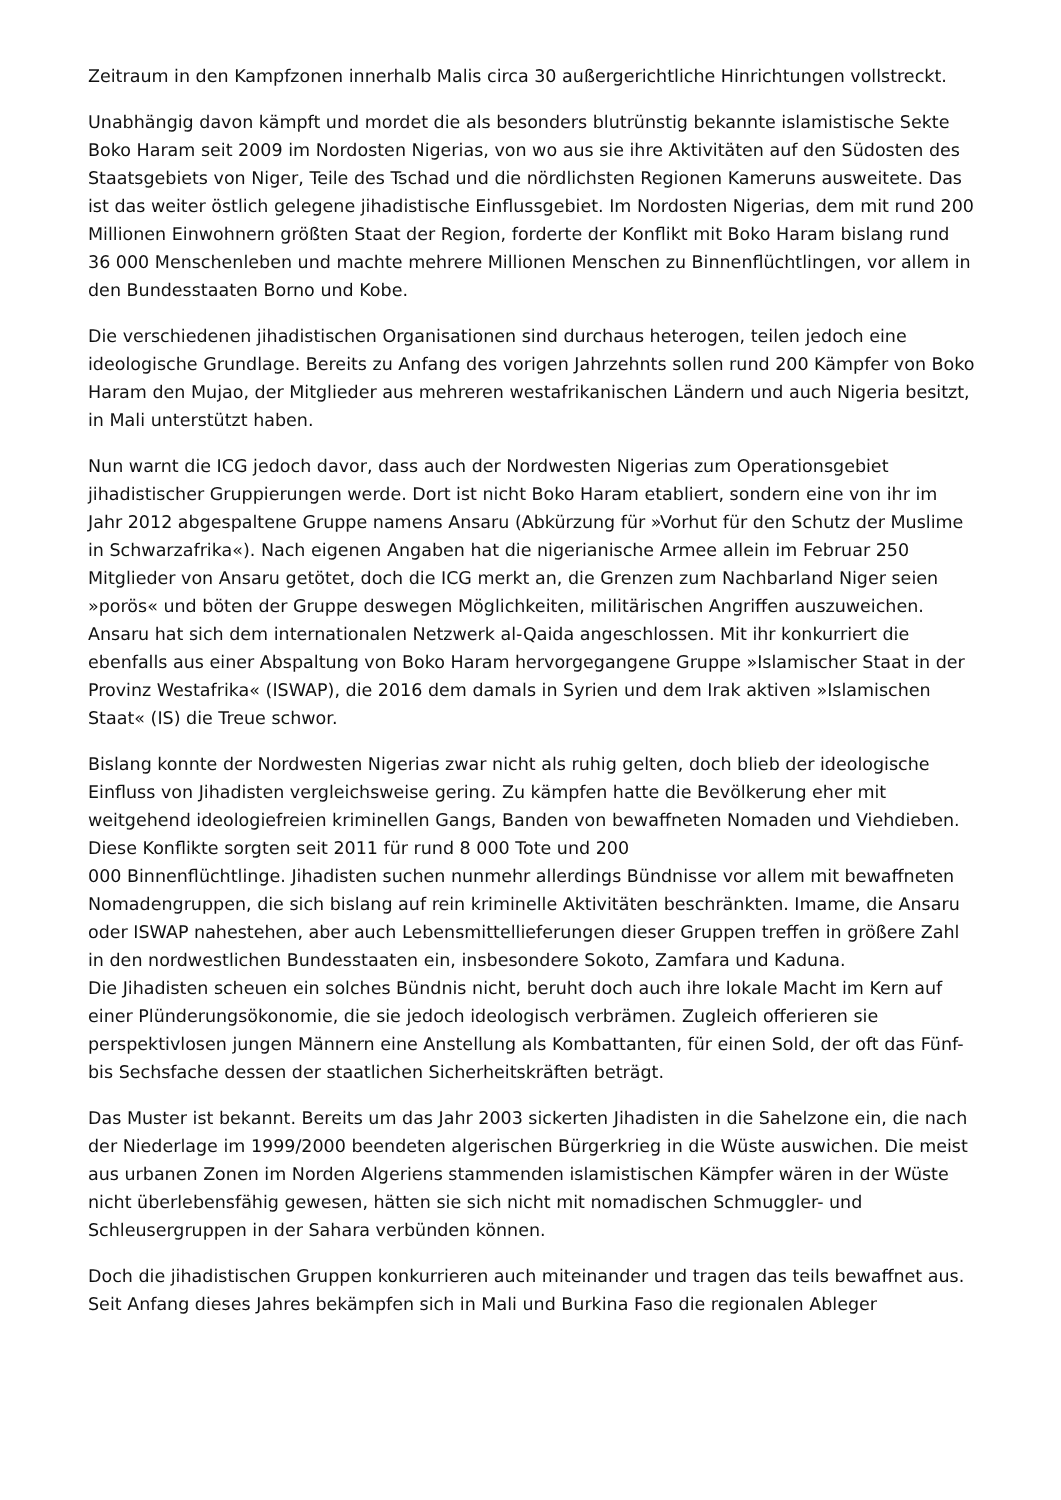Zeitraum in den Kampfzonen innerhalb Malis circa 30 außergerichtliche Hinrichtungen vollstreckt.
Unabhängig davon kämpft und mordet die als besonders blutrünstig bekannte islamistische Sekte Boko Haram seit 2009 im Nordosten Nigerias, von wo aus sie ihre Aktivitäten auf den Südosten des Staatsgebiets von Niger, Teile des Tschad und die nördlichsten Regionen Kameruns ausweitete. Das ist das weiter östlich gelegene jihadistische Einflussgebiet. Im Nordosten Nigerias, dem mit rund 200 Millionen Einwohnern größten Staat der Region, forderte der Konflikt mit Boko Haram bislang rund 36 000 Menschenleben und machte mehrere Millionen Menschen zu Binnenflüchtlingen, vor allem in den Bundesstaaten Borno und Kobe.
Die verschiedenen jihadistischen Organisationen sind durchaus heterogen, teilen jedoch eine ideologische Grundlage. Bereits zu Anfang des vorigen Jahrzehnts sollen rund 200 Kämpfer von Boko Haram den Mujao, der Mitglieder aus mehreren westafrikanischen Ländern und auch Nigeria besitzt, in Mali unterstützt haben.
Nun warnt die ICG jedoch davor, dass auch der Nordwesten Nigerias zum Operationsgebiet jihadistischer Gruppierungen werde. Dort ist nicht Boko Haram etabliert, sondern eine von ihr im Jahr 2012 abgespaltene Gruppe namens Ansaru (Abkürzung für »Vorhut für den Schutz der Muslime in Schwarzafrika«). Nach eigenen Angaben hat die nigerianische Armee allein im Februar 250 Mitglieder von Ansaru getötet, doch die ICG merkt an, die Grenzen zum Nachbarland Niger seien »porös« und böten der Gruppe deswegen Möglichkeiten, militärischen Angriffen auszuweichen. Ansaru hat sich dem internationalen Netzwerk al-Qaida angeschlossen. Mit ihr konkurriert die ebenfalls aus einer Abspaltung von Boko Haram hervorgegangene Gruppe »Islamischer Staat in der Provinz Westafrika« (ISWAP), die 2016 dem damals in Syrien und dem Irak aktiven »Islamischen Staat« (IS) die Treue schwor.
Bislang konnte der Nordwesten Nigerias zwar nicht als ruhig gelten, doch blieb der ideologische Einfluss von Jihadisten vergleichsweise gering. Zu kämpfen hatte die Bevölkerung eher mit weitgehend ideologiefreien kriminellen Gangs, Banden von bewaffneten Nomaden und Viehdieben. Diese Konflikte sorgten seit 2011 für rund 8 000 Tote und 200
000 Binnenflüchtlinge. Jihadisten suchen nunmehr allerdings Bündnisse vor allem mit bewaffneten Nomadengruppen, die sich bislang auf rein kriminelle Aktivitäten beschränkten. Imame, die Ansaru oder ISWAP nahestehen, aber auch Lebensmittellieferungen dieser Gruppen treffen in größere Zahl in den nordwestlichen Bundesstaaten ein, insbesondere Sokoto, Zamfara und Kaduna.
Die Jihadisten scheuen ein solches Bündnis nicht, beruht doch auch ihre lokale Macht im Kern auf einer Plünderungsökonomie, die sie jedoch ideologisch verbrämen. Zugleich offerieren sie perspektivlosen jungen Männern eine Anstellung als Kombattanten, für einen Sold, der oft das Fünf- bis Sechsfache dessen der staatlichen Sicherheitskräften beträgt.
Das Muster ist bekannt. Bereits um das Jahr 2003 sickerten Jihadisten in die Sahelzone ein, die nach der Niederlage im 1999/2000 beendeten algerischen Bürgerkrieg in die Wüste auswichen. Die meist aus urbanen Zonen im Norden Algeriens stammenden islamistischen Kämpfer wären in der Wüste nicht überlebensfähig gewesen, hätten sie sich nicht mit nomadischen Schmuggler- und Schleusergruppen in der Sahara verbünden können.
Doch die jihadistischen Gruppen konkurrieren auch miteinander und tragen das teils bewaffnet aus. Seit Anfang dieses Jahres bekämpfen sich in Mali und Burkina Faso die regionalen Ableger